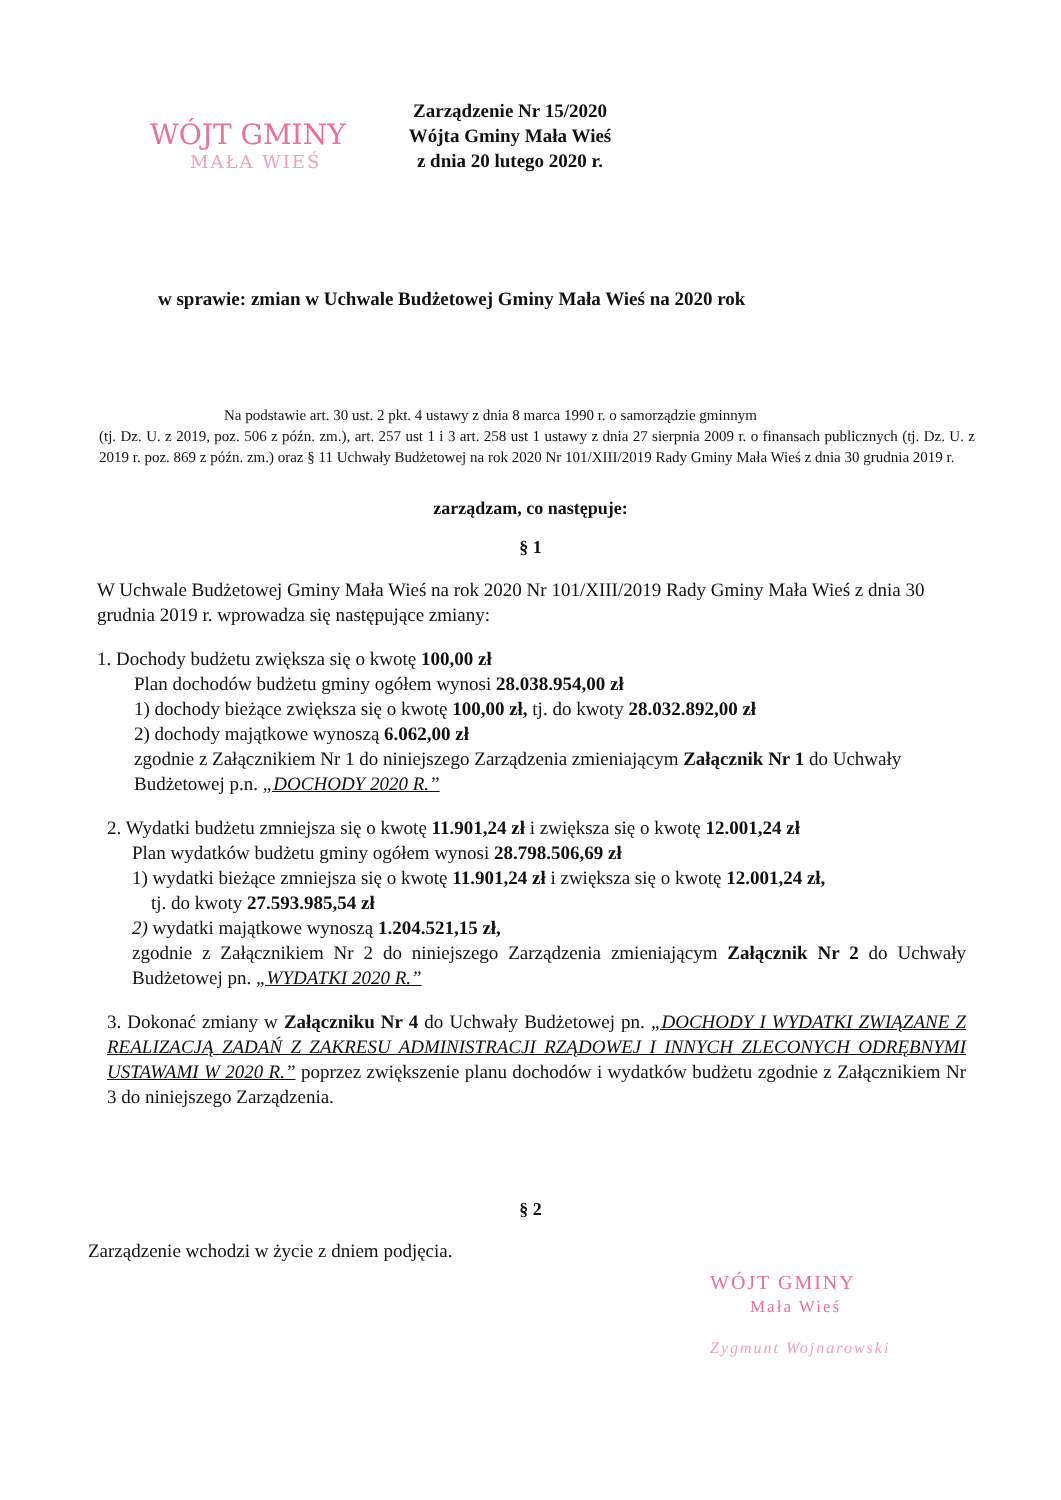WÓJT GMINY
MAŁA WIEŚ
Zarządzenie Nr 15/2020
Wójta Gminy Mała Wieś
z dnia 20 lutego 2020 r.
w sprawie: zmian w Uchwale Budżetowej Gminy Mała Wieś na 2020 rok
Na podstawie art. 30 ust. 2 pkt. 4 ustawy z dnia 8 marca 1990 r. o samorządzie gminnym
(tj. Dz. U. z 2019, poz. 506 z późn. zm.), art. 257 ust 1 i 3 art. 258 ust 1 ustawy z dnia 27 sierpnia 2009 r. o finansach publicznych (tj. Dz. U. z 2019 r. poz. 869 z późn. zm.) oraz § 11 Uchwały Budżetowej na rok 2020 Nr 101/XIII/2019 Rady Gminy Mała Wieś z dnia 30 grudnia 2019 r.
zarządzam, co następuje:
§ 1
W Uchwale Budżetowej Gminy Mała Wieś na rok 2020 Nr 101/XIII/2019 Rady Gminy Mała Wieś z dnia 30 grudnia 2019 r. wprowadza się następujące zmiany:
1. Dochody budżetu zwiększa się o kwotę 100,00 zł
Plan dochodów budżetu gminy ogółem wynosi 28.038.954,00 zł
1) dochody bieżące zwiększa się o kwotę 100,00 zł, tj. do kwoty 28.032.892,00 zł
2) dochody majątkowe wynoszą 6.062,00 zł
zgodnie z Załącznikiem Nr 1 do niniejszego Zarządzenia zmieniającym Załącznik Nr 1 do Uchwały Budżetowej p.n. „DOCHODY 2020 R.”
2. Wydatki budżetu zmniejsza się o kwotę 11.901,24 zł i zwiększa się o kwotę 12.001,24 zł
Plan wydatków budżetu gminy ogółem wynosi 28.798.506,69 zł
1) wydatki bieżące zmniejsza się o kwotę 11.901,24 zł i zwiększa się o kwotę 12.001,24 zł,
tj. do kwoty 27.593.985,54 zł
2) wydatki majątkowe wynoszą 1.204.521,15 zł,
zgodnie z Załącznikiem Nr 2 do niniejszego Zarządzenia zmieniającym Załącznik Nr 2 do Uchwały Budżetowej pn. „WYDATKI 2020 R.”
3. Dokonać zmiany w Załączniku Nr 4 do Uchwały Budżetowej pn. „DOCHODY I WYDATKI ZWIĄZANE Z REALIZACJĄ ZADAŃ Z ZAKRESU ADMINISTRACJI RZĄDOWEJ I INNYCH ZLECONYCH ODRĘBNYMI USTAWAMI W 2020 R.” poprzez zwiększenie planu dochodów i wydatków budżetu zgodnie z Załącznikiem Nr 3 do niniejszego Zarządzenia.
§ 2
Zarządzenie wchodzi w życie z dniem podjęcia.
WÓJT GMINY
Mała Wieś
Zygmunt Wojnarowski